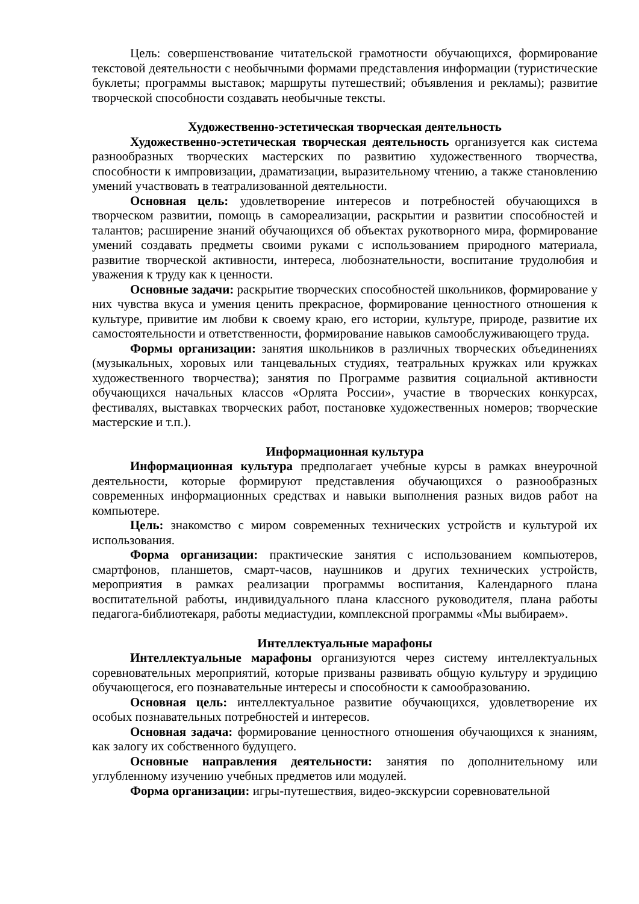Цель: совершенствование читательской грамотности обучающихся, формирование текстовой деятельности с необычными формами представления информации (туристические буклеты; программы выставок; маршруты путешествий; объявления и рекламы); развитие творческой способности создавать необычные тексты.
Художественно-эстетическая творческая деятельность
Художественно-эстетическая творческая деятельность организуется как система разнообразных творческих мастерских по развитию художественного творчества, способности к импровизации, драматизации, выразительному чтению, а также становлению умений участвовать в театрализованной деятельности.
Основная цель: удовлетворение интересов и потребностей обучающихся в творческом развитии, помощь в самореализации, раскрытии и развитии способностей и талантов; расширение знаний обучающихся об объектах рукотворного мира, формирование умений создавать предметы своими руками с использованием природного материала, развитие творческой активности, интереса, любознательности, воспитание трудолюбия и уважения к труду как к ценности.
Основные задачи: раскрытие творческих способностей школьников, формирование у них чувства вкуса и умения ценить прекрасное, формирование ценностного отношения к культуре, привитие им любви к своему краю, его истории, культуре, природе, развитие их самостоятельности и ответственности, формирование навыков самообслуживающего труда.
Формы организации: занятия школьников в различных творческих объединениях (музыкальных, хоровых или танцевальных студиях, театральных кружках или кружках художественного творчества); занятия по Программе развития социальной активности обучающихся начальных классов «Орлята России», участие в творческих конкурсах, фестивалях, выставках творческих работ, постановке художественных номеров; творческие мастерские и т.п.).
Информационная культура
Информационная культура предполагает учебные курсы в рамках внеурочной деятельности, которые формируют представления обучающихся о разнообразных современных информационных средствах и навыки выполнения разных видов работ на компьютере.
Цель: знакомство с миром современных технических устройств и культурой их использования.
Форма организации: практические занятия с использованием компьютеров, смартфонов, планшетов, смарт-часов, наушников и других технических устройств, мероприятия в рамках реализации программы воспитания, Календарного плана воспитательной работы, индивидуального плана классного руководителя, плана работы педагога-библиотекаря, работы медиастудии, комплексной программы «Мы выбираем».
Интеллектуальные марафоны
Интеллектуальные марафоны организуются через систему интеллектуальных соревновательных мероприятий, которые призваны развивать общую культуру и эрудицию обучающегося, его познавательные интересы и способности к самообразованию.
Основная цель: интеллектуальное развитие обучающихся, удовлетворение их особых познавательных потребностей и интересов.
Основная задача: формирование ценностного отношения обучающихся к знаниям, как залогу их собственного будущего.
Основные направления деятельности: занятия по дополнительному или углубленному изучению учебных предметов или модулей.
Форма организации: игры-путешествия, видео-экскурсии соревновательной